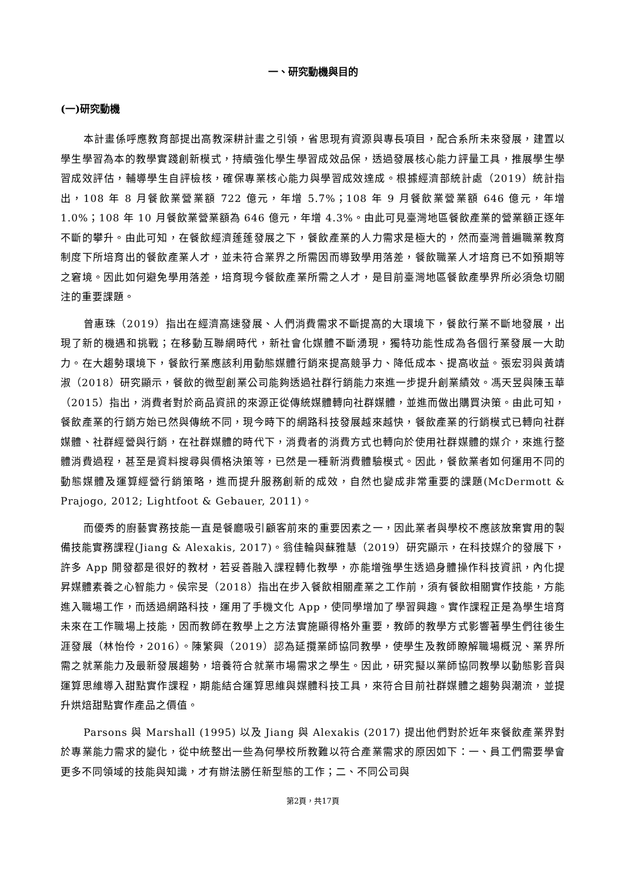一、研究動機與目的
(一)研究動機
本計畫係呼應教育部提出高教深耕計畫之引領，省思現有資源與專長項目，配合系所未來發展，建置以學生學習為本的教學實踐創新模式，持續強化學生學習成效品保，透過發展核心能力評量工具，推展學生學習成效評估，輔導學生自評檢核，確保專業核心能力與學習成效達成。根據經濟部統計處（2019）統計指出，108 年 8 月餐飲業營業額 722 億元，年增 5.7%；108 年 9 月餐飲業營業額 646 億元，年增 1.0%；108 年 10 月餐飲業營業額為 646 億元，年增 4.3%。由此可見臺灣地區餐飲產業的營業額正逐年不斷的攀升。由此可知，在餐飲經濟蓬蓬發展之下，餐飲產業的人力需求是極大的，然而臺灣普遍職業教育制度下所培育出的餐飲產業人才，並未符合業界之所需因而導致學用落差，餐飲職業人才培育已不如預期等之窘境。因此如何避免學用落差，培育現今餐飲產業所需之人才，是目前臺灣地區餐飲產學界所必須急切關注的重要課題。
曾惠珠（2019）指出在經濟高速發展、人們消費需求不斷提高的大環境下，餐飲行業不斷地發展，出現了新的機遇和挑戰；在移動互聯網時代，新社會化媒體不斷湧現，獨特功能性成為各個行業發展一大助力。在大趨勢環境下，餐飲行業應該利用動態媒體行銷來提高競爭力、降低成本、提高收益。張宏羽與黃靖淑（2018）研究顯示，餐飲的微型創業公司能夠透過社群行銷能力來進一步提升創業績效。馮天昱與陳玉華（2015）指出，消費者對於商品資訊的來源正從傳統媒體轉向社群媒體，並進而做出購買決策。由此可知，餐飲產業的行銷方始已然與傳統不同，現今時下的網路科技發展越來越快，餐飲產業的行銷模式已轉向社群媒體、社群經營與行銷，在社群媒體的時代下，消費者的消費方式也轉向於使用社群媒體的媒介，來進行整體消費過程，甚至是資料搜尋與價格決策等，已然是一種新消費體驗模式。因此，餐飲業者如何運用不同的動態媒體及運算經營行銷策略，進而提升服務創新的成效，自然也變成非常重要的課題(McDermott & Prajogo, 2012; Lightfoot & Gebauer, 2011)。
而優秀的廚藝實務技能一直是餐廳吸引顧客前來的重要因素之一，因此業者與學校不應該放棄實用的製備技能實務課程(Jiang & Alexakis, 2017)。翁佳輪與蘇雅慧（2019）研究顯示，在科技媒介的發展下，許多 App 開發都是很好的教材，若妥善融入課程轉化教學，亦能增強學生透過身體操作科技資訊，內化提昇媒體素養之心智能力。侯宗旻（2018）指出在步入餐飲相關產業之工作前，須有餐飲相關實作技能，方能進入職場工作，而透過網路科技，運用了手機文化 App，使同學增加了學習興趣。實作課程正是為學生培育未來在工作職場上技能，因而教師在教學上之方法實施顯得格外重要，教師的教學方式影響著學生們往後生涯發展（林怡伶，2016）。陳繁興（2019）認為延攬業師協同教學，使學生及教師瞭解職場概況、業界所需之就業能力及最新發展趨勢，培養符合就業市場需求之學生。因此，研究擬以業師協同教學以動態影音與運算思維導入甜點實作課程，期能結合運算思維與媒體科技工具，來符合目前社群媒體之趨勢與潮流，並提升烘焙甜點實作產品之價值。
Parsons 與 Marshall (1995) 以及 Jiang 與 Alexakis (2017) 提出他們對於近年來餐飲產業界對於專業能力需求的變化，從中統整出一些為何學校所教難以符合產業需求的原因如下：一、員工們需要學會更多不同領域的技能與知識，才有辦法勝任新型態的工作；二、不同公司與
第2頁，共17頁